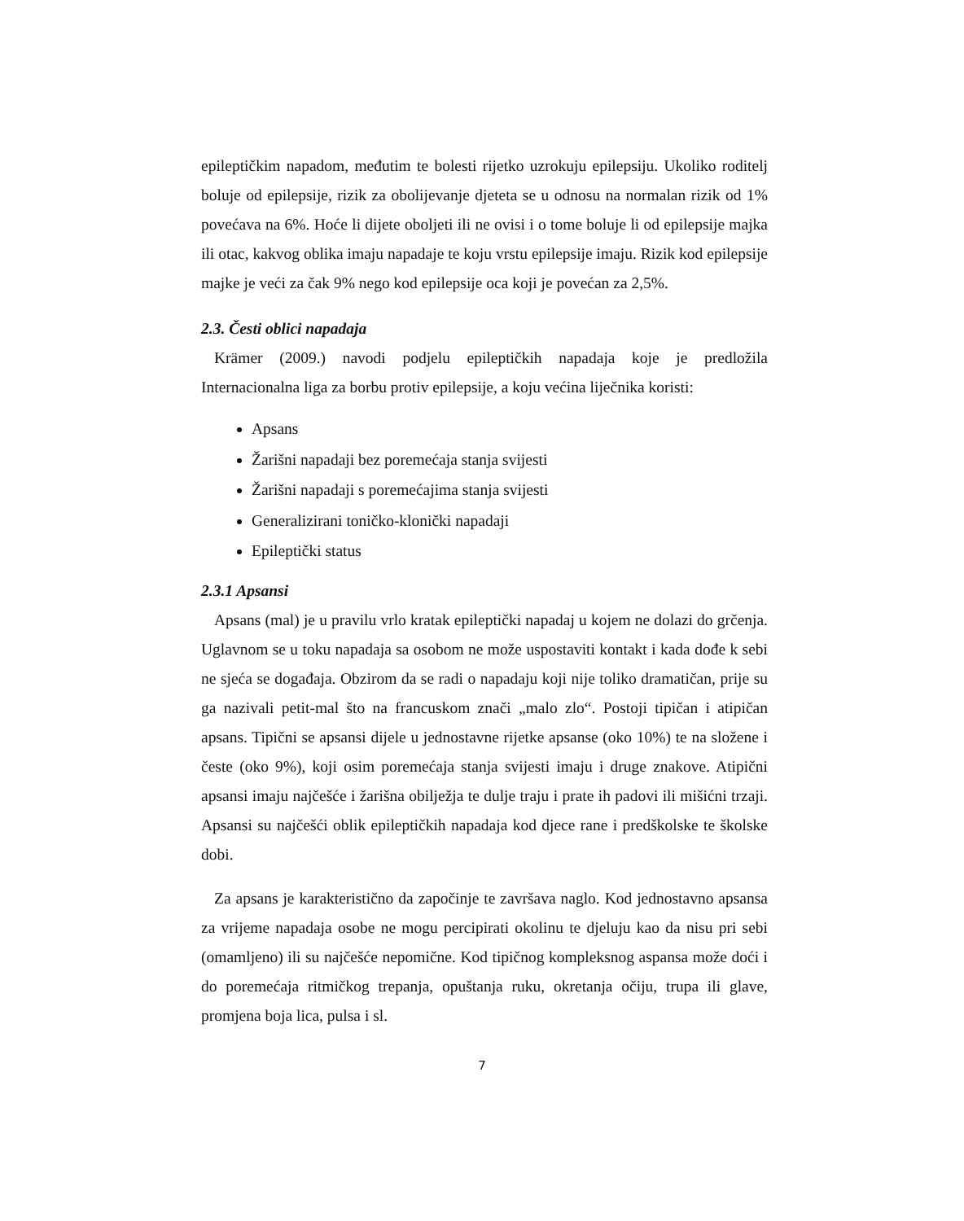epileptičkim napadom, međutim te bolesti rijetko uzrokuju epilepsiju. Ukoliko roditelj boluje od epilepsije, rizik za obolijevanje djeteta se u odnosu na normalan rizik od 1% povećava na 6%. Hoće li dijete oboljeti ili ne ovisi i o tome boluje li od epilepsije majka ili otac, kakvog oblika imaju napadaje te koju vrstu epilepsije imaju. Rizik kod epilepsije majke je veći za čak 9% nego kod epilepsije oca koji je povećan za 2,5%.
2.3. Česti oblici napadaja
Krämer (2009.) navodi podjelu epileptičkih napadaja koje je predložila Internacionalna liga za borbu protiv epilepsije, a koju većina liječnika koristi:
Apsans
Žarišni napadaji bez poremećaja stanja svijesti
Žarišni napadaji s poremećajima stanja svijesti
Generalizirani toničko-klonički napadaji
Epileptički status
2.3.1 Apsansi
Apsans (mal) je u pravilu vrlo kratak epileptički napadaj u kojem ne dolazi do grčenja. Uglavnom se u toku napadaja sa osobom ne može uspostaviti kontakt i kada dođe k sebi ne sjeća se događaja. Obzirom da se radi o napadaju koji nije toliko dramatičan, prije su ga nazivali petit-mal što na francuskom znači „malo zlo“. Postoji tipičan i atipičan apsans. Tipični se apsansi dijele u jednostavne rijetke apsanse (oko 10%) te na složene i česte (oko 9%), koji osim poremećaja stanja svijesti imaju i druge znakove. Atipični apsansi imaju najčešće i žarišna obilježja te dulje traju i prate ih padovi ili mišićni trzaji. Apsansi su najčešći oblik epileptičkih napadaja kod djece rane i predškolske te školske dobi.
Za apsans je karakteristično da započinje te završava naglo. Kod jednostavno apsansa za vrijeme napadaja osobe ne mogu percipirati okolinu te djeluju kao da nisu pri sebi (omamljeno) ili su najčešće nepomične. Kod tipičnog kompleksnog aspansa može doći i do poremećaja ritmičkog trepanja, opuštanja ruku, okretanja očiju, trupa ili glave, promjena boja lica, pulsa i sl.
7